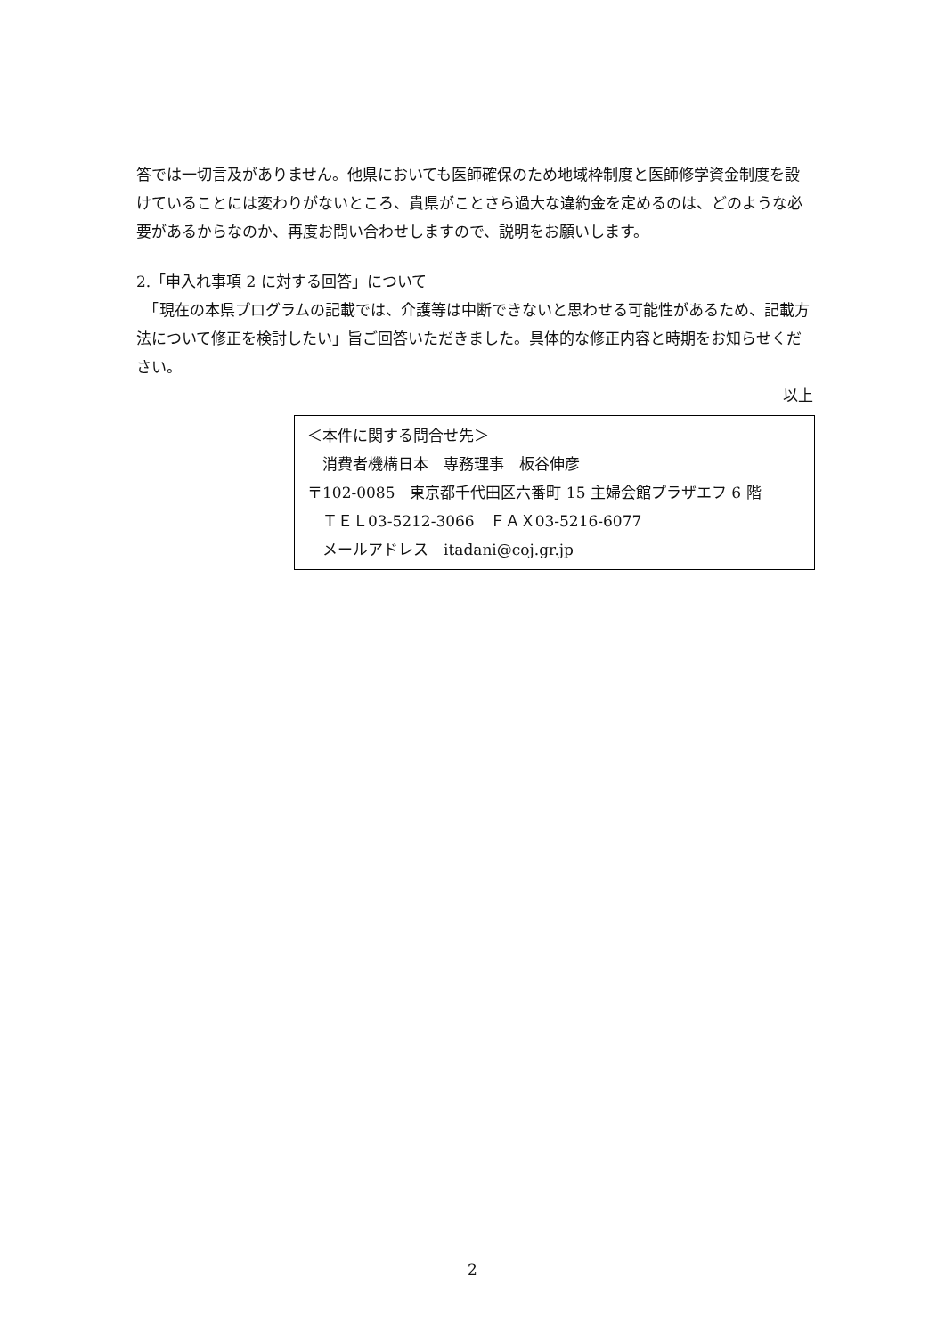答では一切言及がありません。他県においても医師確保のため地域枠制度と医師修学資金制度を設けていることには変わりがないところ、貴県がことさら過大な違約金を定めるのは、どのような必要があるからなのか、再度お問い合わせしますので、説明をお願いします。
2.「申入れ事項 2 に対する回答」について
　「現在の本県プログラムの記載では、介護等は中断できないと思わせる可能性があるため、記載方法について修正を検討したい」旨ご回答いただきました。具体的な修正内容と時期をお知らせください。
以上
＜本件に関する問合せ先＞
　消費者機構日本　専務理事　板谷伸彦
〒102-0085　東京都千代田区六番町 15 主婦会館プラザエフ 6 階
　ＴＥＬ03-5212-3066　ＦＡＸ03-5216-6077
　メールアドレス　itadani@coj.gr.jp
2